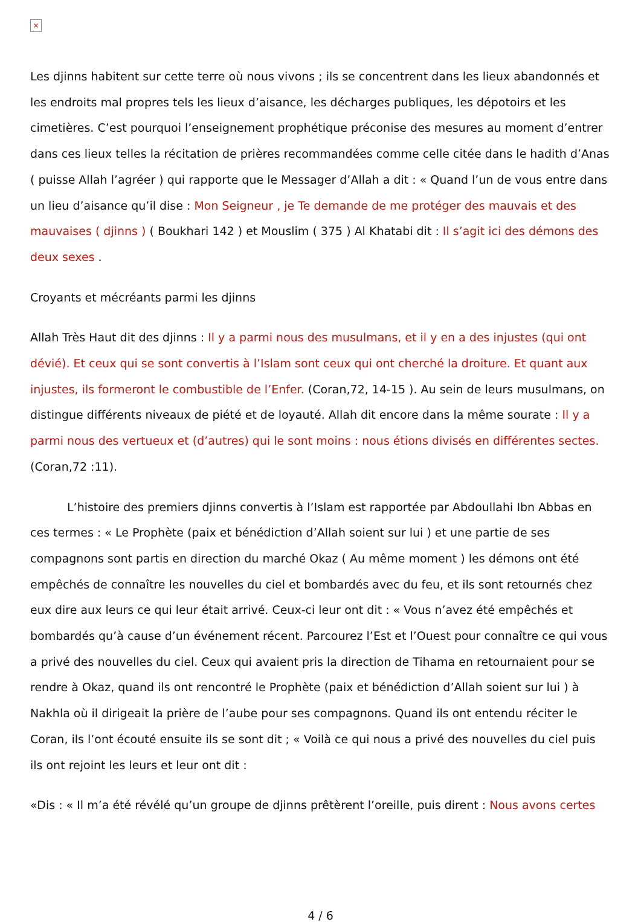×
Les djinns habitent sur cette terre où nous vivons ; ils se concentrent dans les lieux abandonnés et les endroits mal propres tels les lieux d’aisance, les décharges publiques, les dépotoirs et les cimetières. C’est pourquoi l’enseignement prophétique préconise des mesures au moment d’entrer dans ces lieux telles la récitation de prières recommandées comme celle citée dans le hadith d’Anas ( puisse Allah l’agréer ) qui rapporte que le Messager d’Allah a dit : « Quand l’un de vous entre dans un lieu d’aisance qu’il dise : Mon Seigneur , je Te demande de me protéger des mauvais et des mauvaises ( djinns ) ( Boukhari 142 ) et Mouslim ( 375 ) Al Khatabi dit : Il s’agit ici des démons des deux sexes .
Croyants et mécréants parmi les djinns
Allah Très Haut dit des djinns : Il y a parmi nous des musulmans, et il y en a des injustes (qui ont dévié). Et ceux qui se sont convertis à l’Islam sont ceux qui ont cherché la droiture. Et quant aux injustes, ils formeront le combustible de l’Enfer. (Coran,72, 14-15 ). Au sein de leurs musulmans, on distingue différents niveaux de piété et de loyauté. Allah dit encore dans la même sourate : Il y a parmi nous des vertueux et (d’autres) qui le sont moins : nous étions divisés en différentes sectes. (Coran,72 :11).
L’histoire des premiers djinns convertis à l’Islam est rapportée par Abdoullahi Ibn Abbas en ces termes : « Le Prophète (paix et bénédiction d’Allah soient sur lui ) et une partie de ses compagnons sont partis en direction du marché Okaz ( Au même moment ) les démons ont été empêchés de connaître les nouvelles du ciel et bombardés avec du feu, et ils sont retournés chez eux dire aux leurs ce qui leur était arrivé. Ceux-ci leur ont dit : « Vous n’avez été empêchés et bombardés qu’à cause d’un événement récent. Parcourez l’Est et l’Ouest pour connaître ce qui vous a privé des nouvelles du ciel. Ceux qui avaient pris la direction de Tihama en retournaient pour se rendre à Okaz, quand ils ont rencontré le Prophète (paix et bénédiction d’Allah soient sur lui ) à Nakhla où il dirigeait la prière de l’aube pour ses compagnons. Quand ils ont entendu réciter le Coran, ils l’ont écouté ensuite ils se sont dit ; « Voilà ce qui nous a privé des nouvelles du ciel puis ils ont rejoint les leurs et leur ont dit :
«Dis : « Il m’a été révélé qu’un groupe de djinns prêtèrent l’oreille, puis dirent : Nous avons certes
4 / 6